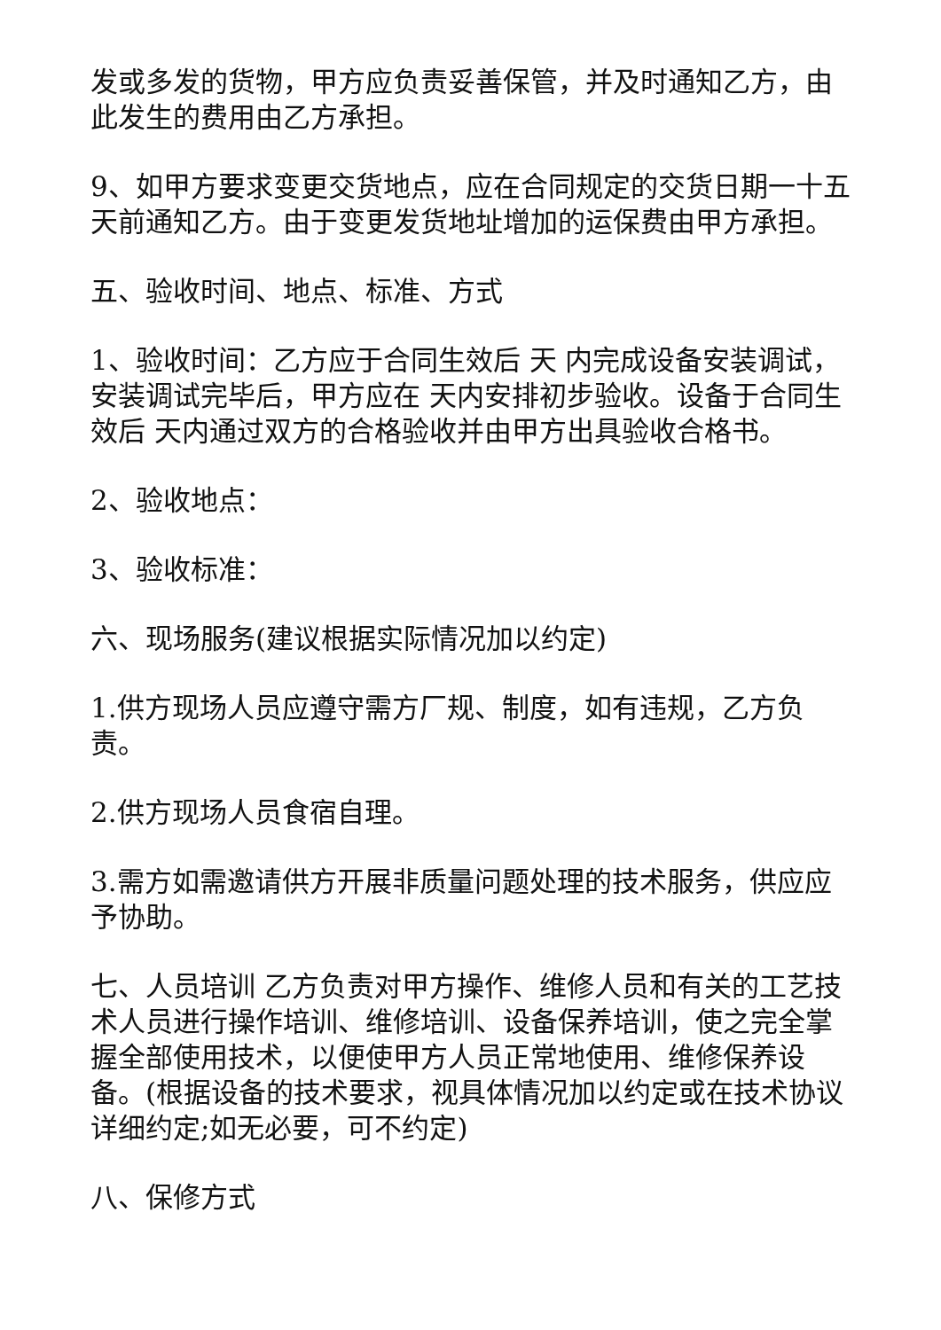发或多发的货物，甲方应负责妥善保管，并及时通知乙方，由此发生的费用由乙方承担。
9、如甲方要求变更交货地点，应在合同规定的交货日期一十五天前通知乙方。由于变更发货地址增加的运保费由甲方承担。
五、验收时间、地点、标准、方式
1、验收时间：乙方应于合同生效后 天 内完成设备安装调试，安装调试完毕后，甲方应在 天内安排初步验收。设备于合同生效后 天内通过双方的合格验收并由甲方出具验收合格书。
2、验收地点：
3、验收标准：
六、现场服务(建议根据实际情况加以约定)
1.供方现场人员应遵守需方厂规、制度，如有违规，乙方负责。
2.供方现场人员食宿自理。
3.需方如需邀请供方开展非质量问题处理的技术服务，供应应予协助。
七、人员培训 乙方负责对甲方操作、维修人员和有关的工艺技术人员进行操作培训、维修培训、设备保养培训，使之完全掌握全部使用技术，以便使甲方人员正常地使用、维修保养设备。(根据设备的技术要求，视具体情况加以约定或在技术协议详细约定;如无必要，可不约定)
八、保修方式